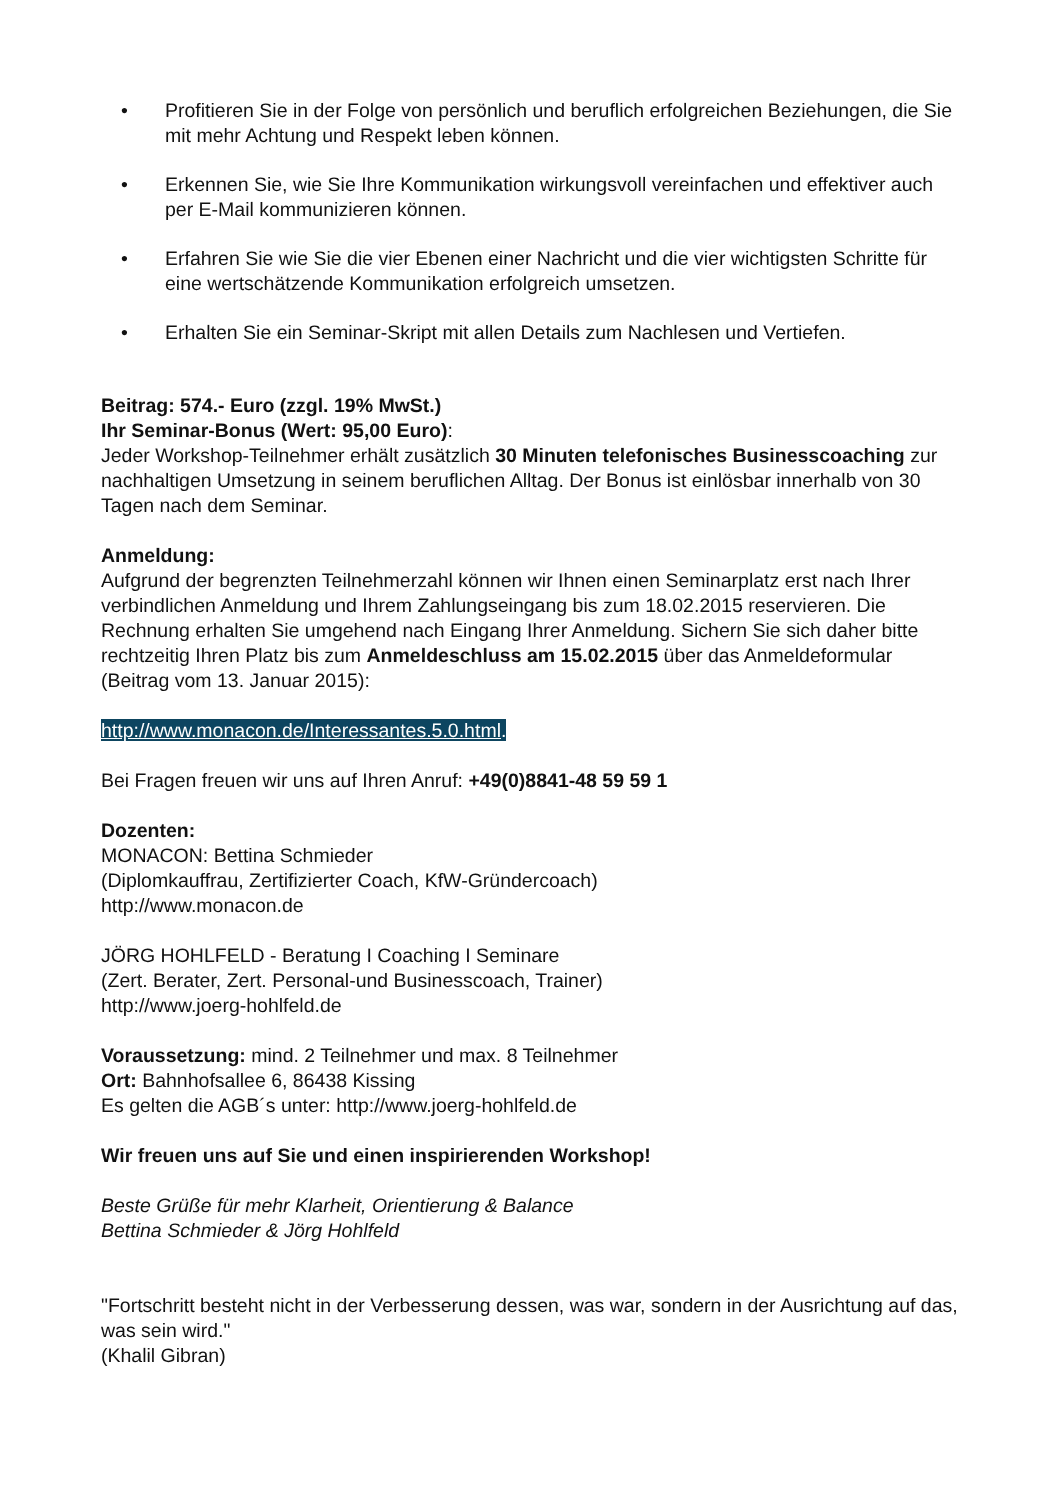• Profitieren Sie in der Folge von persönlich und beruflich erfolgreichen Beziehungen, die Sie mit mehr Achtung und Respekt leben können.
• Erkennen Sie, wie Sie Ihre Kommunikation wirkungsvoll vereinfachen und effektiver auch per E-Mail kommunizieren können.
• Erfahren Sie wie Sie die vier Ebenen einer Nachricht und die vier wichtigsten Schritte für eine wertschätzende Kommunikation erfolgreich umsetzen.
• Erhalten Sie ein Seminar-Skript mit allen Details zum Nachlesen und Vertiefen.
Beitrag: 574.- Euro (zzgl. 19% MwSt.)
Ihr Seminar-Bonus (Wert: 95,00 Euro):
Jeder Workshop-Teilnehmer erhält zusätzlich 30 Minuten telefonisches Businesscoaching zur nachhaltigen Umsetzung in seinem beruflichen Alltag. Der Bonus ist einlösbar innerhalb von 30 Tagen nach dem Seminar.
Anmeldung:
Aufgrund der begrenzten Teilnehmerzahl können wir Ihnen einen Seminarplatz erst nach Ihrer verbindlichen Anmeldung und Ihrem Zahlungseingang bis zum 18.02.2015 reservieren. Die Rechnung erhalten Sie umgehend nach Eingang Ihrer Anmeldung. Sichern Sie sich daher bitte rechtzeitig Ihren Platz bis zum Anmeldeschluss am 15.02.2015 über das Anmeldeformular (Beitrag vom 13. Januar 2015):
http://www.monacon.de/Interessantes.5.0.html.
Bei Fragen freuen wir uns auf Ihren Anruf: +49(0)8841-48 59 59 1
Dozenten:
MONACON: Bettina Schmieder
(Diplomkauffrau, Zertifizierter Coach, KfW-Gründercoach)
http://www.monacon.de
JÖRG HOHLFELD - Beratung I Coaching I Seminare
(Zert. Berater, Zert. Personal-und Businesscoach, Trainer)
http://www.joerg-hohlfeld.de
Voraussetzung: mind. 2 Teilnehmer und max. 8 Teilnehmer
Ort: Bahnhofsallee 6, 86438 Kissing
Es gelten die AGB´s unter: http://www.joerg-hohlfeld.de
Wir freuen uns auf Sie und einen inspirierenden Workshop!
Beste Grüße für mehr Klarheit, Orientierung & Balance
Bettina Schmieder & Jörg Hohlfeld
"Fortschritt besteht nicht in der Verbesserung dessen, was war, sondern in der Ausrichtung auf das, was sein wird."
(Khalil Gibran)